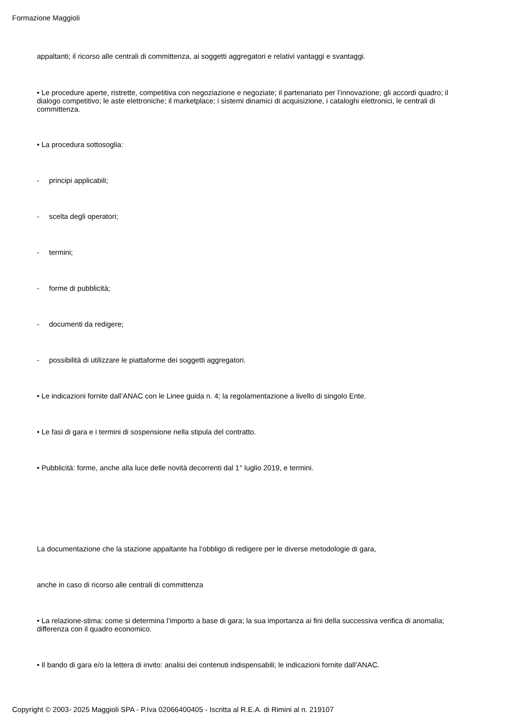Formazione Maggioli
appaltanti; il ricorso alle centrali di committenza, ai soggetti aggregatori e relativi vantaggi e svantaggi.
• Le procedure aperte, ristrette, competitiva con negoziazione e negoziate; il partenariato per l’innovazione; gli accordi quadro; il dialogo competitivo; le aste elettroniche; il marketplace; i sistemi dinamici di acquisizione, i cataloghi elettronici, le centrali di committenza.
• La procedura sottosoglia:
- principi applicabili;
- scelta degli operatori;
- termini;
- forme di pubblicità;
- documenti da redigere;
- possibilità di utilizzare le piattaforme dei soggetti aggregatori.
• Le indicazioni fornite dall’ANAC con le Linee guida n. 4; la regolamentazione a livello di singolo Ente.
• Le fasi di gara e i termini di sospensione nella stipula del contratto.
• Pubblicità: forme, anche alla luce delle novità decorrenti dal 1° luglio 2019, e termini.
La documentazione che la stazione appaltante ha l’obbligo di redigere per le diverse metodologie di gara,
anche in caso di ricorso alle centrali di committenza
• La relazione-stima: come si determina l’importo a base di gara; la sua importanza ai fini della successiva verifica di anomalia; differenza con il quadro economico.
• Il bando di gara e/o la lettera di invito: analisi dei contenuti indispensabili; le indicazioni fornite dall’ANAC.
Copyright © 2003- 2025 Maggioli SPA - P.Iva 02066400405 - Iscritta al R.E.A. di Rimini al n. 219107